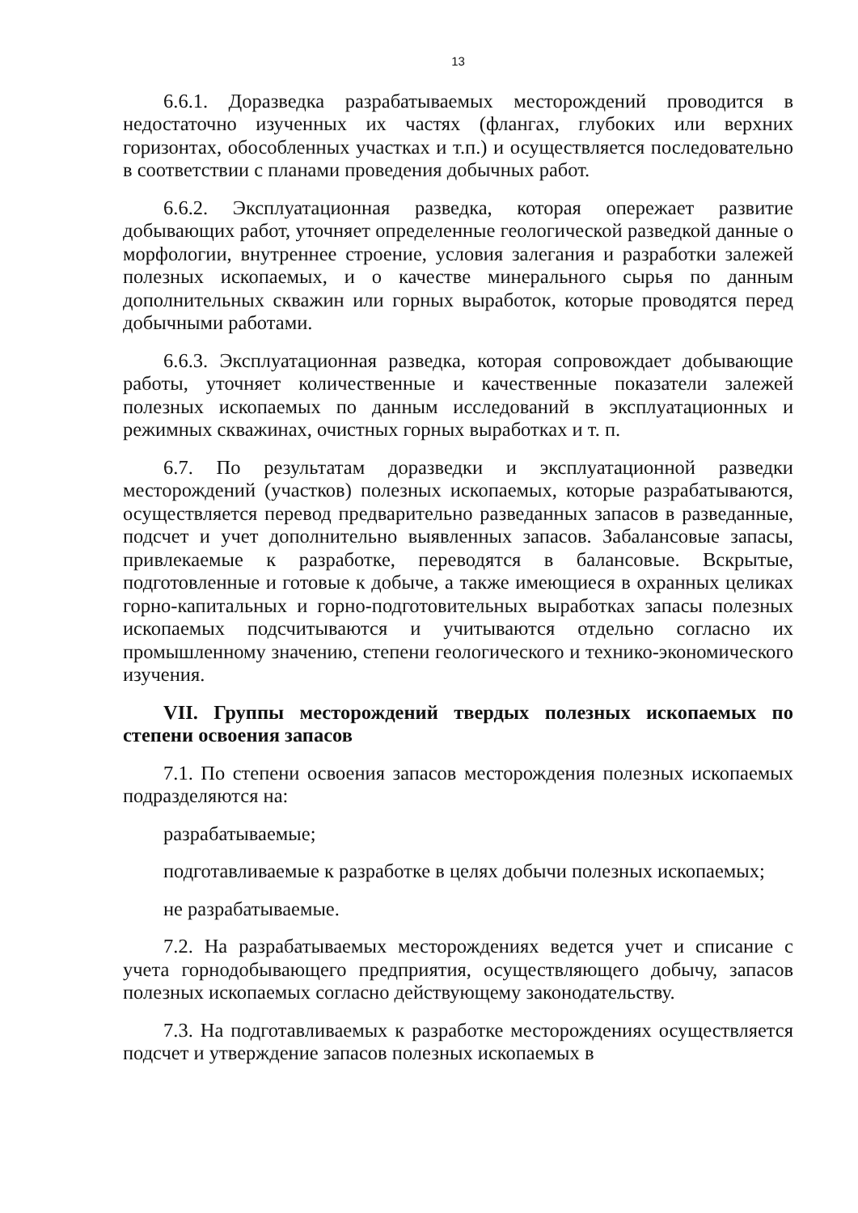13
6.6.1. Доразведка разрабатываемых месторождений проводится в недостаточно изученных их частях (флангах, глубоких или верхних горизонтах, обособленных участках и т.п.) и осуществляется последовательно в соответствии с планами проведения добычных работ.
6.6.2. Эксплуатационная разведка, которая опережает развитие добывающих работ, уточняет определенные геологической разведкой данные о морфологии, внутреннее строение, условия залегания и разработки залежей полезных ископаемых, и о качестве минерального сырья по данным дополнительных скважин или горных выработок, которые проводятся перед добычными работами.
6.6.3. Эксплуатационная разведка, которая сопровождает добывающие работы, уточняет количественные и качественные показатели залежей полезных ископаемых по данным исследований в эксплуатационных и режимных скважинах, очистных горных выработках и т. п.
6.7. По результатам доразведки и эксплуатационной разведки месторождений (участков) полезных ископаемых, которые разрабатываются, осуществляется перевод предварительно разведанных запасов в разведанные, подсчет и учет дополнительно выявленных запасов. Забалансовые запасы, привлекаемые к разработке, переводятся в балансовые. Вскрытые, подготовленные и готовые к добыче, а также имеющиеся в охранных целиках горно-капитальных и горно-подготовительных выработках запасы полезных ископаемых подсчитываются и учитываются отдельно согласно их промышленному значению, степени геологического и технико-экономического изучения.
VII. Группы месторождений твердых полезных ископаемых по степени освоения запасов
7.1. По степени освоения запасов месторождения полезных ископаемых подразделяются на:
разрабатываемые;
подготавливаемые к разработке в целях добычи полезных ископаемых;
не разрабатываемые.
7.2. На разрабатываемых месторождениях ведется учет и списание с учета горнодобывающего предприятия, осуществляющего добычу, запасов полезных ископаемых согласно действующему законодательству.
7.3. На подготавливаемых к разработке месторождениях осуществляется подсчет и утверждение запасов полезных ископаемых в